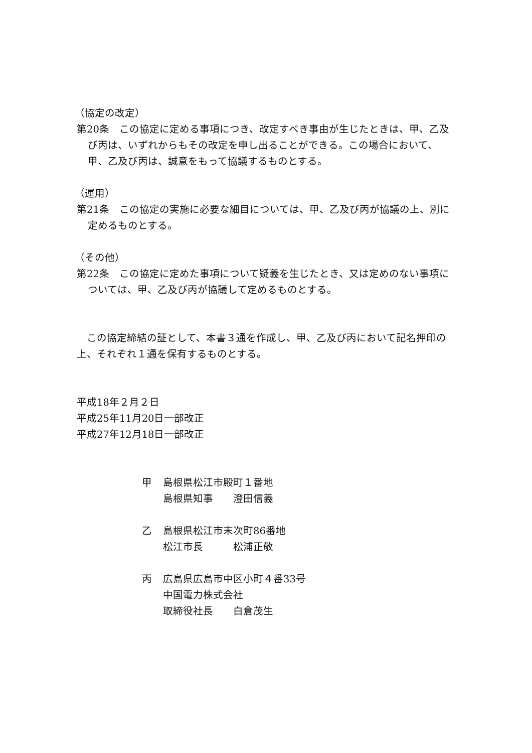（協定の改定）
第20条　この協定に定める事項につき、改定すべき事由が生じたときは、甲、乙及び丙は、いずれからもその改定を申し出ることができる。この場合において、甲、乙及び丙は、誠意をもって協議するものとする。
（運用）
第21条　この協定の実施に必要な細目については、甲、乙及び丙が協議の上、別に定めるものとする。
（その他）
第22条　この協定に定めた事項について疑義を生じたとき、又は定めのない事項については、甲、乙及び丙が協議して定めるものとする。
　この協定締結の証として、本書３通を作成し、甲、乙及び丙において記名押印の上、それぞれ１通を保有するものとする。
平成18年２月２日
平成25年11月20日一部改正
平成27年12月18日一部改正
| 甲 | 島根県松江市殿町１番地 |
| | 島根県知事 澄田信義 |
| 乙 | 島根県松江市末次町86番地 |
| | 松江市長 松浦正敬 |
| 丙 | 広島県広島市中区小町４番33号 |
| | 中国電力株式会社 |
| | 取締役社長 白倉茂生 |